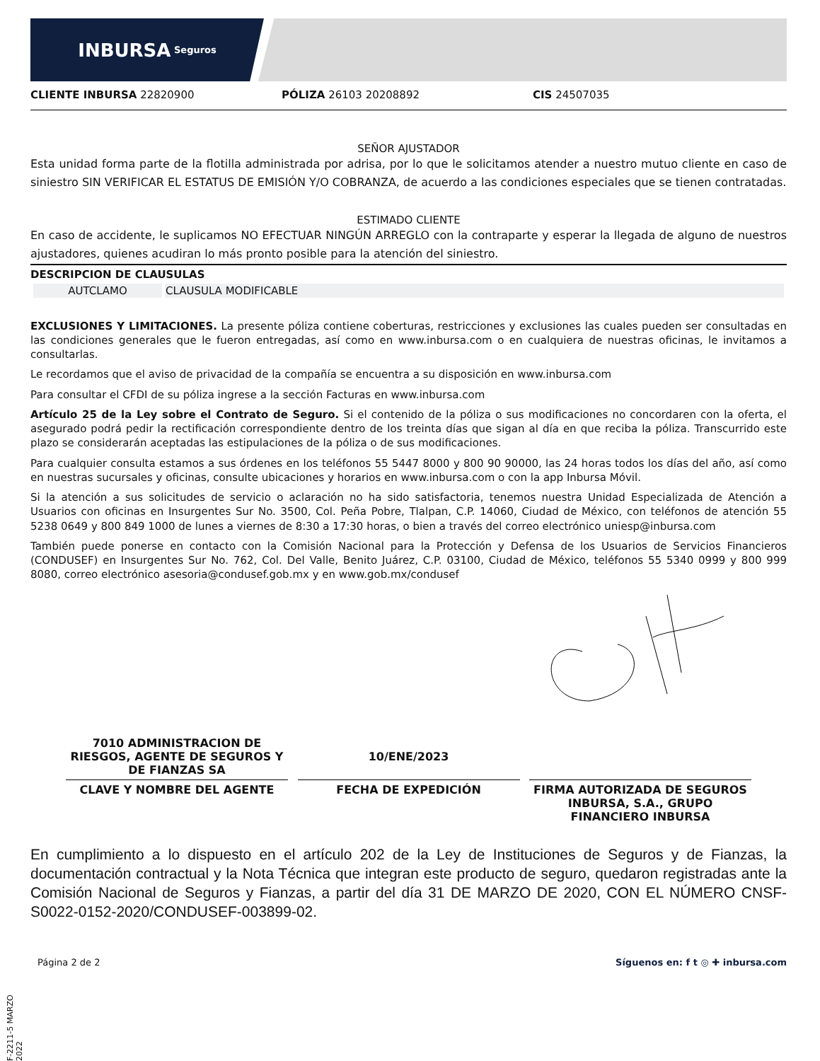INBURSA Seguros
CLIENTE INBURSA 22820900 PÓLIZA 26103 20208892 CIS 24507035
SEÑOR AJUSTADOR
Esta unidad forma parte de la flotilla administrada por adrisa, por lo que le solicitamos atender a nuestro mutuo cliente en caso de siniestro SIN VERIFICAR EL ESTATUS DE EMISIÓN Y/O COBRANZA, de acuerdo a las condiciones especiales que se tienen contratadas.
ESTIMADO CLIENTE
En caso de accidente, le suplicamos NO EFECTUAR NINGÚN ARREGLO con la contraparte y esperar la llegada de alguno de nuestros ajustadores, quienes acudiran lo más pronto posible para la atención del siniestro.
DESCRIPCION DE CLAUSULAS
| AUTCLAMO | CLAUSULA MODIFICABLE |
EXCLUSIONES Y LIMITACIONES. La presente póliza contiene coberturas, restricciones y exclusiones las cuales pueden ser consultadas en las condiciones generales que le fueron entregadas, así como en www.inbursa.com o en cualquiera de nuestras oficinas, le invitamos a consultarlas.
Le recordamos que el aviso de privacidad de la compañía se encuentra a su disposición en www.inbursa.com
Para consultar el CFDI de su póliza ingrese a la sección Facturas en www.inbursa.com
Artículo 25 de la Ley sobre el Contrato de Seguro. Si el contenido de la póliza o sus modificaciones no concordaren con la oferta, el asegurado podrá pedir la rectificación correspondiente dentro de los treinta días que sigan al día en que reciba la póliza. Transcurrido este plazo se considerarán aceptadas las estipulaciones de la póliza o de sus modificaciones.
Para cualquier consulta estamos a sus órdenes en los teléfonos 55 5447 8000 y 800 90 90000, las 24 horas todos los días del año, así como en nuestras sucursales y oficinas, consulte ubicaciones y horarios en www.inbursa.com o con la app Inbursa Móvil.
Si la atención a sus solicitudes de servicio o aclaración no ha sido satisfactoria, tenemos nuestra Unidad Especializada de Atención a Usuarios con oficinas en Insurgentes Sur No. 3500, Col. Peña Pobre, Tlalpan, C.P. 14060, Ciudad de México, con teléfonos de atención 55 5238 0649 y 800 849 1000 de lunes a viernes de 8:30 a 17:30 horas, o bien a través del correo electrónico uniesp@inbursa.com
También puede ponerse en contacto con la Comisión Nacional para la Protección y Defensa de los Usuarios de Servicios Financieros (CONDUSEF) en Insurgentes Sur No. 762, Col. Del Valle, Benito Juárez, C.P. 03100, Ciudad de México, teléfonos 55 5340 0999 y 800 999 8080, correo electrónico asesoria@condusef.gob.mx y en www.gob.mx/condusef
7010 ADMINISTRACION DE RIESGOS, AGENTE DE SEGUROS Y DE FIANZAS SA
CLAVE Y NOMBRE DEL AGENTE
10/ENE/2023
FECHA DE EXPEDICIÓN
FIRMA AUTORIZADA DE SEGUROS INBURSA, S.A., GRUPO FINANCIERO INBURSA
En cumplimiento a lo dispuesto en el artículo 202 de la Ley de Instituciones de Seguros y de Fianzas, la documentación contractual y la Nota Técnica que integran este producto de seguro, quedaron registradas ante la Comisión Nacional de Seguros y Fianzas, a partir del día 31 DE MARZO DE 2020, CON EL NÚMERO CNSF-S0022-0152-2020/CONDUSEF-003899-02.
Página 2 de 2 Síguenos en: f t ◎ ✚ inbursa.com
F-2211-5 MARZO 2022